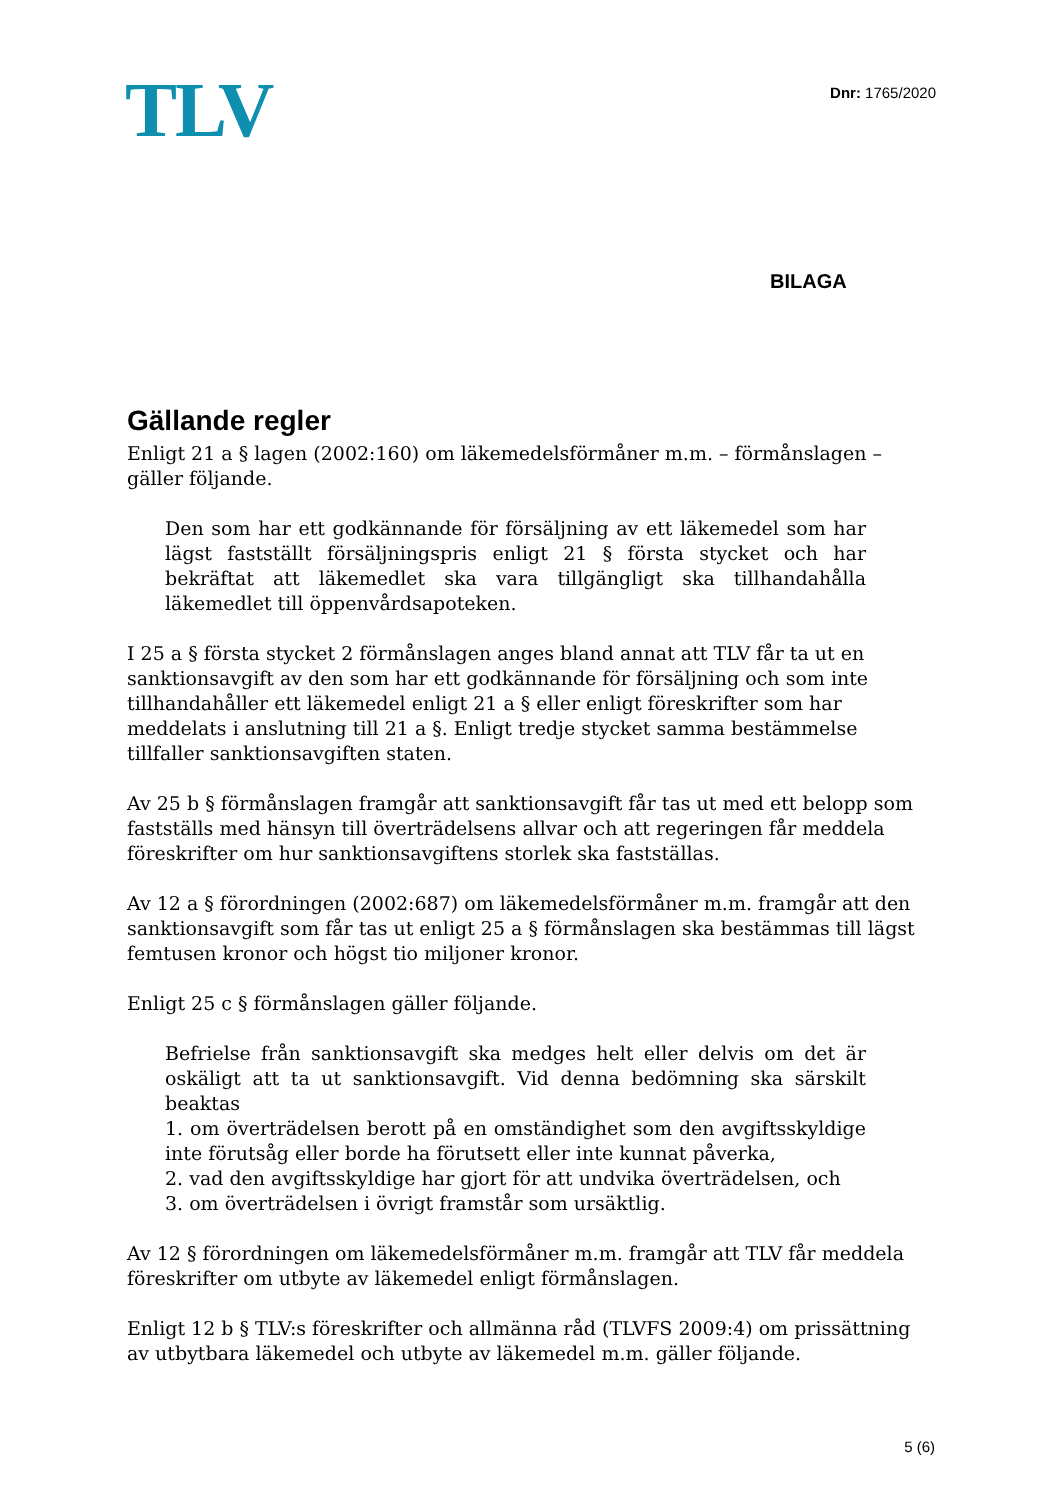TLV
Dnr: 1765/2020
BILAGA
Gällande regler
Enligt 21 a § lagen (2002:160) om läkemedelsförmåner m.m. – förmånslagen – gäller följande.
Den som har ett godkännande för försäljning av ett läkemedel som har lägst fastställt försäljningspris enligt 21 § första stycket och har bekräftat att läkemedlet ska vara tillgängligt ska tillhandahålla läkemedlet till öppenvårdsapoteken.
I 25 a § första stycket 2 förmånslagen anges bland annat att TLV får ta ut en sanktionsavgift av den som har ett godkännande för försäljning och som inte tillhandahåller ett läkemedel enligt 21 a § eller enligt föreskrifter som har meddelats i anslutning till 21 a §. Enligt tredje stycket samma bestämmelse tillfaller sanktionsavgiften staten.
Av 25 b § förmånslagen framgår att sanktionsavgift får tas ut med ett belopp som fastställs med hänsyn till överträdelsens allvar och att regeringen får meddela föreskrifter om hur sanktionsavgiftens storlek ska fastställas.
Av 12 a § förordningen (2002:687) om läkemedelsförmåner m.m. framgår att den sanktionsavgift som får tas ut enligt 25 a § förmånslagen ska bestämmas till lägst femtusen kronor och högst tio miljoner kronor.
Enligt 25 c § förmånslagen gäller följande.
Befrielse från sanktionsavgift ska medges helt eller delvis om det är oskäligt att ta ut sanktionsavgift. Vid denna bedömning ska särskilt beaktas
1. om överträdelsen berott på en omständighet som den avgiftsskyldige inte förutsåg eller borde ha förutsett eller inte kunnat påverka,
2. vad den avgiftsskyldige har gjort för att undvika överträdelsen, och
3. om överträdelsen i övrigt framstår som ursäktlig.
Av 12 § förordningen om läkemedelsförmåner m.m. framgår att TLV får meddela föreskrifter om utbyte av läkemedel enligt förmånslagen.
Enligt 12 b § TLV:s föreskrifter och allmänna råd (TLVFS 2009:4) om prissättning av utbytbara läkemedel och utbyte av läkemedel m.m. gäller följande.
5 (6)